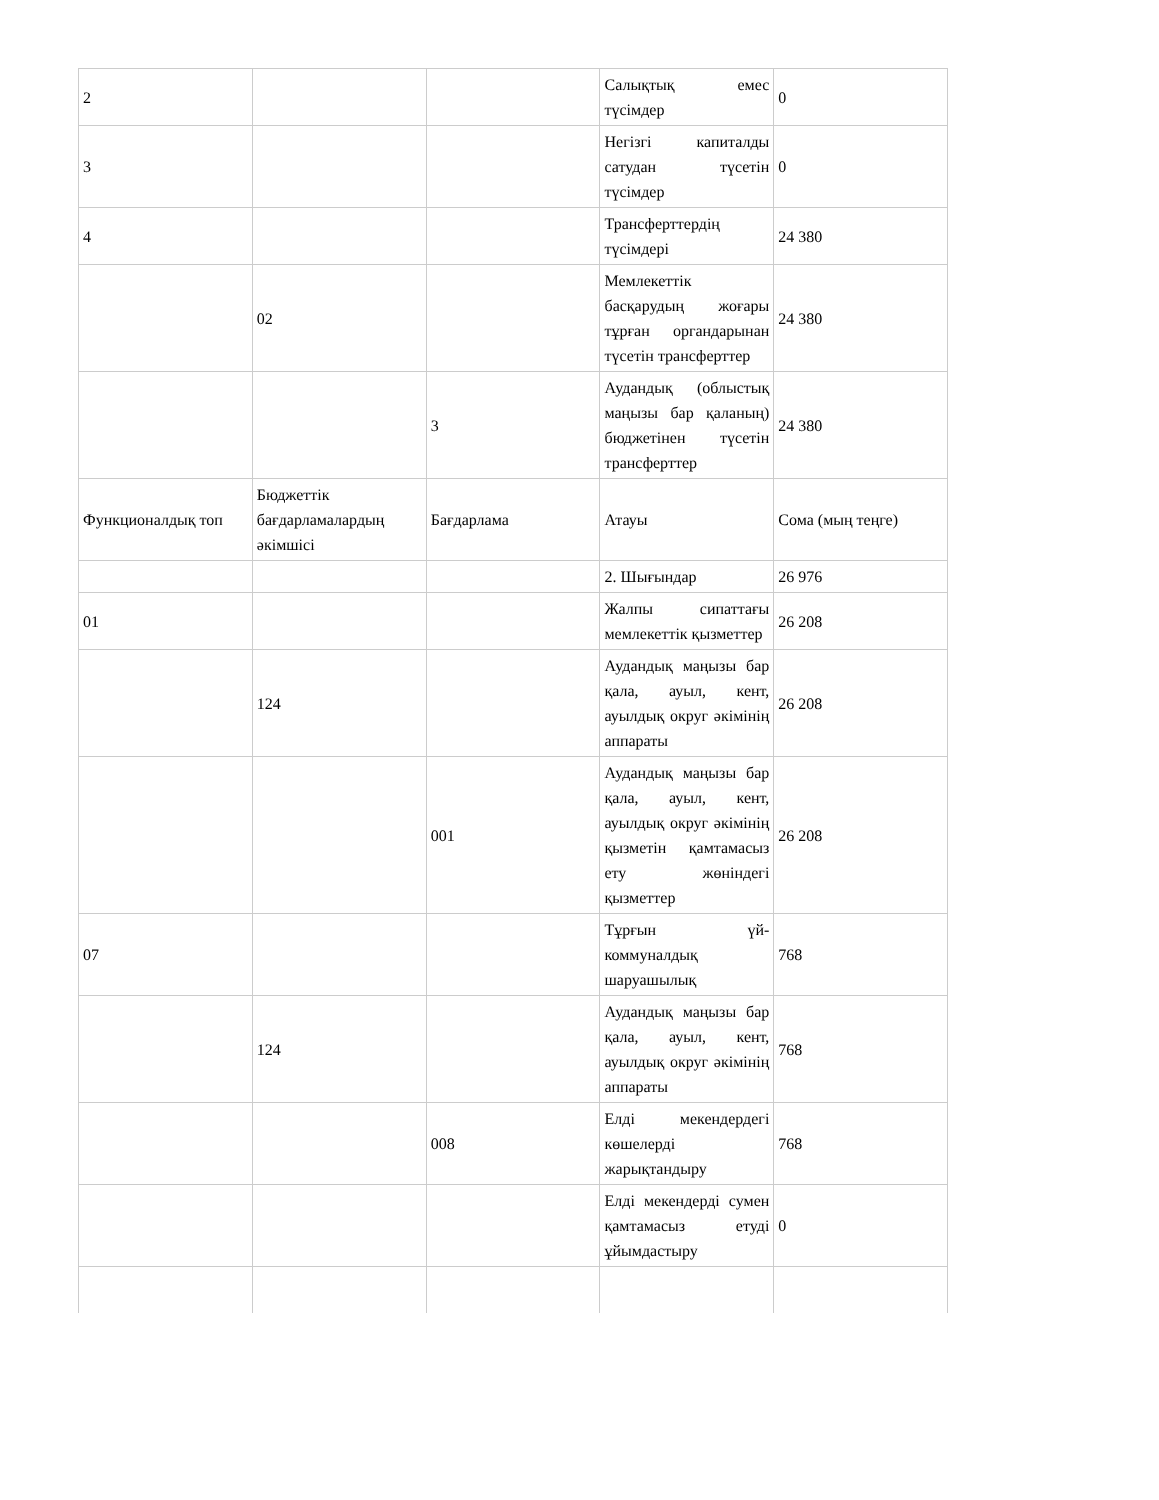| 2 | | | Салықтық емес түсімдер | 0 |
| 3 | | | Негізгі капиталды сатудан түсетін түсімдер | 0 |
| 4 | | | Трансферттердің түсімдері | 24 380 |
| | 02 | | Мемлекеттік басқарудың жоғары тұрған органдарынан түсетін трансферттер | 24 380 |
| | | 3 | Аудандық (облыстық маңызы бар қаланың) бюджетінен түсетін трансферттер | 24 380 |
| Функционалдық топ | Бюджеттік бағдарламалардың әкімшісі | Бағдарлама | Атауы | Сома (мың теңге) |
| | | | 2. Шығындар | 26 976 |
| 01 | | | Жалпы сипаттағы мемлекеттік қызметтер | 26 208 |
| | 124 | | Аудандық маңызы бар қала, ауыл, кент, ауылдық округ әкімінің аппараты | 26 208 |
| | | 001 | Аудандық маңызы бар қала, ауыл, кент, ауылдық округ әкімінің қызметін қамтамасыз ету жөніндегі қызметтер | 26 208 |
| 07 | | | Тұрғын үй-коммуналдық шаруашылық | 768 |
| | 124 | | Аудандық маңызы бар қала, ауыл, кент, ауылдық округ әкімінің аппараты | 768 |
| | | 008 | Елді мекендердегі көшелерді жарықтандыру | 768 |
| | | | Елді мекендерді сумен қамтамасыз етуді ұйымдастыру | 0 |